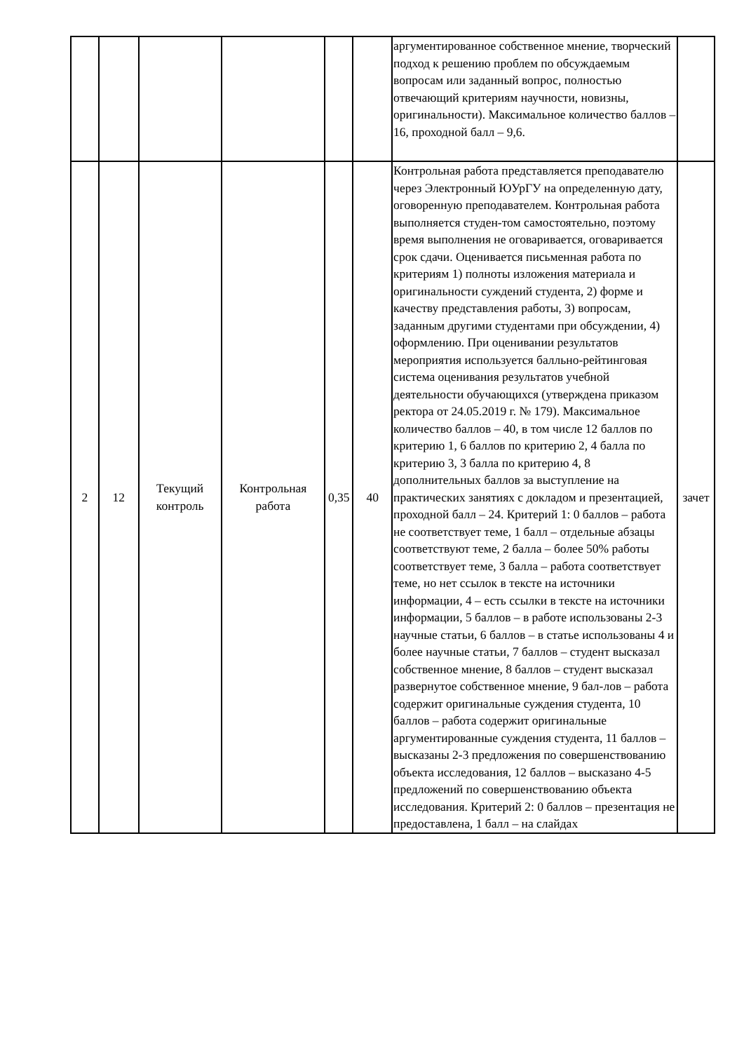| | | | | | | аргументированное собственное мнение, творческий подход к решению проблем по обсуждаемым вопросам или заданный вопрос, полностью отвечающий критериям научности, новизны, оригинальности). Максимальное количество баллов – 16, проходной балл – 9,6. | |
| 2 | 12 | Текущий контроль | Контрольная работа | 0,35 | 40 | Контрольная работа представляется преподавателю через Электронный ЮУрГУ на определенную дату, оговоренную преподавателем. Контрольная работа выполняется студен-том самостоятельно, поэтому время выполнения не оговаривается, оговаривается срок сдачи. Оценивается письменная работа по критериям 1) полноты изложения материала и оригинальности суждений студента, 2) форме и качеству представления работы, 3) вопросам, заданным другими студентами при обсуждении, 4) оформлению. При оценивании результатов мероприятия используется балльно-рейтинговая система оценивания результатов учебной деятельности обучающихся (утверждена приказом ректора от 24.05.2019 г. № 179). Максимальное количество баллов – 40, в том числе 12 баллов по критерию 1, 6 баллов по критерию 2, 4 балла по критерию 3, 3 балла по критерию 4, 8 дополнительных баллов за выступление на практических занятиях с докладом и презентацией, проходной балл – 24. Критерий 1: 0 баллов – работа не соответствует теме, 1 балл – отдельные абзацы соответствуют теме, 2 балла – более 50% работы соответствует теме, 3 балла – работа соответствует теме, но нет ссылок в тексте на источники информации, 4 – есть ссылки в тексте на источники информации, 5 баллов – в работе использованы 2-3 научные статьи, 6 баллов – в статье использованы 4 и более научные статьи, 7 баллов – студент высказал собственное мнение, 8 баллов – студент высказал развернутое собственное мнение, 9 бал-лов – работа содержит оригинальные суждения студента, 10 баллов – работа содержит оригинальные аргументированные суждения студента, 11 баллов – высказаны 2-3 предложения по совершенствованию объекта исследования, 12 баллов – высказано 4-5 предложений по совершенствованию объекта исследования. Критерий 2: 0 баллов – презентация не предоставлена, 1 балл – на слайдах | зачет |